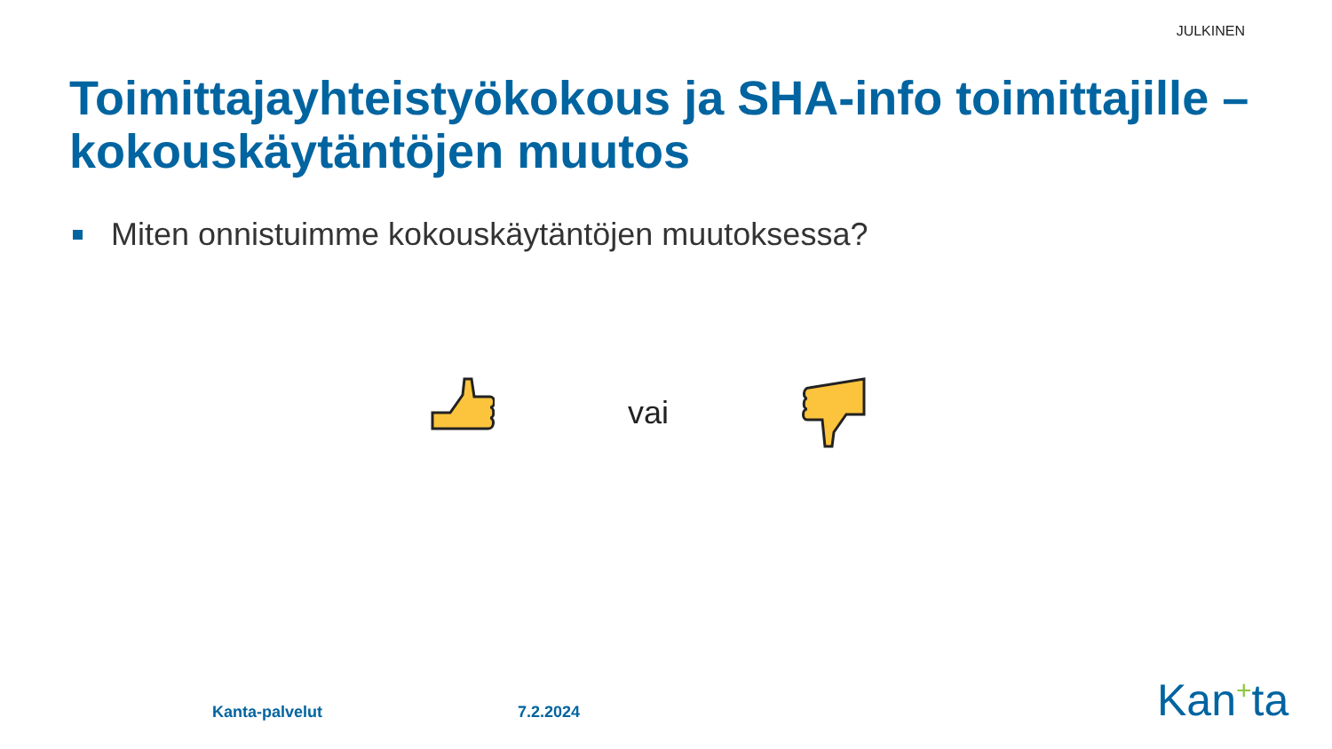JULKINEN
Toimittajayhteistyökokous ja SHA-info toimittajille – kokouskäytäntöjen muutos
Miten onnistuimme kokouskäytäntöjen muutoksessa?
vai
Kanta-palvelut 7.2.2024 Kan<sup>+</sup>ta